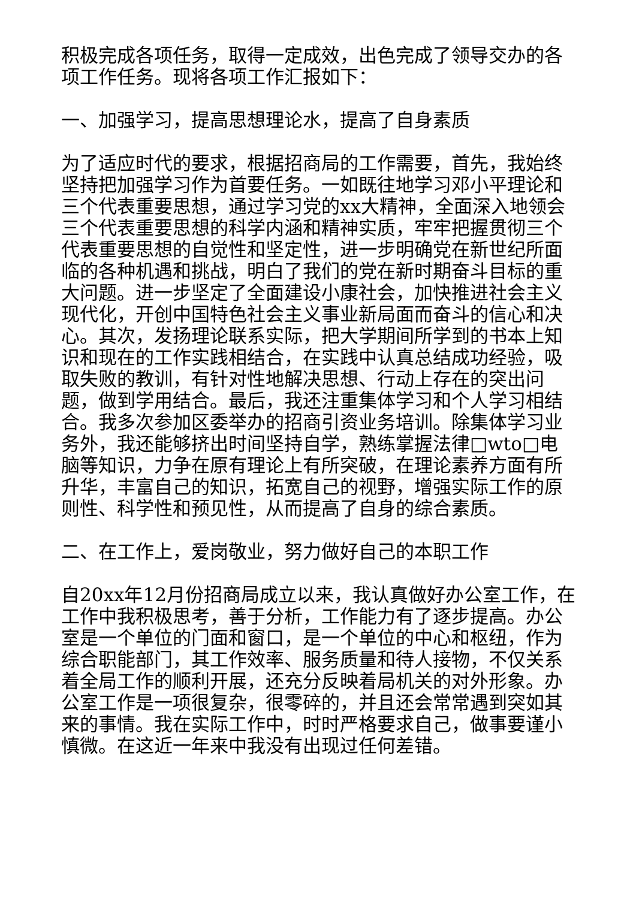积极完成各项任务，取得一定成效，出色完成了领导交办的各项工作任务。现将各项工作汇报如下：
一、加强学习，提高思想理论水，提高了自身素质
为了适应时代的要求，根据招商局的工作需要，首先，我始终坚持把加强学习作为首要任务。一如既往地学习邓小平理论和三个代表重要思想，通过学习党的xx大精神，全面深入地领会三个代表重要思想的科学内涵和精神实质，牢牢把握贯彻三个代表重要思想的自觉性和坚定性，进一步明确党在新世纪所面临的各种机遇和挑战，明白了我们的党在新时期奋斗目标的重大问题。进一步坚定了全面建设小康社会，加快推进社会主义现代化，开创中国特色社会主义事业新局面而奋斗的信心和决心。其次，发扬理论联系实际，把大学期间所学到的书本上知识和现在的工作实践相结合，在实践中认真总结成功经验，吸取失败的教训，有针对性地解决思想、行动上存在的突出问题，做到学用结合。最后，我还注重集体学习和个人学习相结合。我多次参加区委举办的招商引资业务培训。除集体学习业务外，我还能够挤出时间坚持自学，熟练掌握法律□wto□电脑等知识，力争在原有理论上有所突破，在理论素养方面有所升华，丰富自己的知识，拓宽自己的视野，增强实际工作的原则性、科学性和预见性，从而提高了自身的综合素质。
二、在工作上，爱岗敬业，努力做好自己的本职工作
自20xx年12月份招商局成立以来，我认真做好办公室工作，在工作中我积极思考，善于分析，工作能力有了逐步提高。办公室是一个单位的门面和窗口，是一个单位的中心和枢纽，作为综合职能部门，其工作效率、服务质量和待人接物，不仅关系着全局工作的顺利开展，还充分反映着局机关的对外形象。办公室工作是一项很复杂，很零碎的，并且还会常常遇到突如其来的事情。我在实际工作中，时时严格要求自己，做事要谨小慎微。在这近一年来中我没有出现过任何差错。